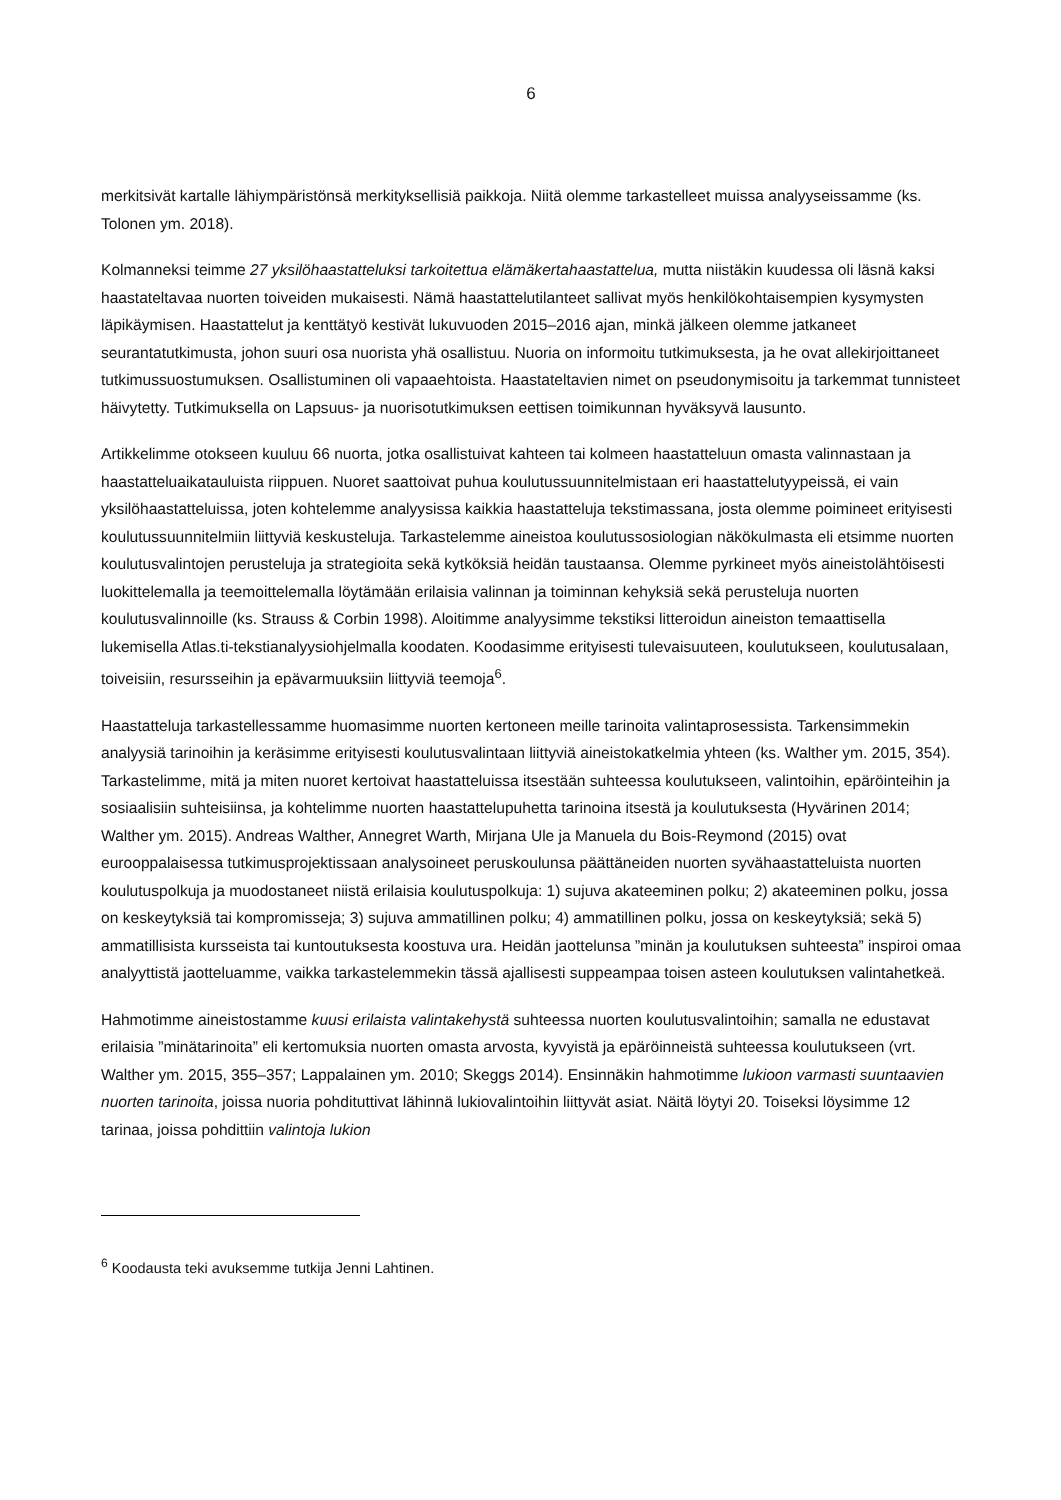6
merkitsivät kartalle lähiympäristönsä merkityksellisiä paikkoja. Niitä olemme tarkastelleet muissa analyyseissamme (ks. Tolonen ym. 2018).
Kolmanneksi teimme 27 yksilöhaastatteluksi tarkoitettua elämäkertahaastattelua, mutta niistäkin kuudessa oli läsnä kaksi haastateltavaa nuorten toiveiden mukaisesti. Nämä haastattelutilanteet sallivat myös henkilökohtaisempien kysymysten läpikäymisen. Haastattelut ja kenttätyö kestivät lukuvuoden 2015–2016 ajan, minkä jälkeen olemme jatkaneet seurantatutkimusta, johon suuri osa nuorista yhä osallistuu. Nuoria on informoitu tutkimuksesta, ja he ovat allekirjoittaneet tutkimussuostumuksen. Osallistuminen oli vapaaehtoista. Haastateltavien nimet on pseudonymisoitu ja tarkemmat tunnisteet häivytetty. Tutkimuksella on Lapsuus- ja nuorisotutkimuksen eettisen toimikunnan hyväksyvä lausunto.
Artikkelimme otokseen kuuluu 66 nuorta, jotka osallistuivat kahteen tai kolmeen haastatteluun omasta valinnastaan ja haastatteluaikatauluista riippuen. Nuoret saattoivat puhua koulutussuunnitelmistaan eri haastattelutyypeissä, ei vain yksilöhaastatteluissa, joten kohtelemme analyysissa kaikkia haastatteluja tekstimassana, josta olemme poimineet erityisesti koulutussuunnitelmiin liittyviä keskusteluja. Tarkastelemme aineistoa koulutussosiologian näkökulmasta eli etsimme nuorten koulutusvalintojen perusteluja ja strategioita sekä kytköksiä heidän taustaansa. Olemme pyrkineet myös aineistolähtöisesti luokittelemalla ja teemoittelemalla löytämään erilaisia valinnan ja toiminnan kehyksiä sekä perusteluja nuorten koulutusvalinnoille (ks. Strauss & Corbin 1998). Aloitimme analyysimme tekstiksi litteroidun aineiston temaattisella lukemisella Atlas.ti-tekstianalyysiohjelmalla koodaten. Koodasimme erityisesti tulevaisuuteen, koulutukseen, koulutusalaan, toiveisiin, resursseihin ja epävarmuuksiin liittyviä teemoja<sup>6</sup>.
Haastatteluja tarkastellessamme huomasimme nuorten kertoneen meille tarinoita valintaprosessista. Tarkensimmekin analyysiä tarinoihin ja keräsimme erityisesti koulutusvalintaan liittyviä aineistokatkelmia yhteen (ks. Walther ym. 2015, 354). Tarkastelimme, mitä ja miten nuoret kertoivat haastatteluissa itsestään suhteessa koulutukseen, valintoihin, epäröinteihin ja sosiaalisiin suhteisiinsa, ja kohtelimme nuorten haastattelupuhetta tarinoina itsestä ja koulutuksesta (Hyvärinen 2014; Walther ym. 2015). Andreas Walther, Annegret Warth, Mirjana Ule ja Manuela du Bois-Reymond (2015) ovat eurooppalaisessa tutkimusprojektissaan analysoineet peruskoulunsa päättäneiden nuorten syvähaastatteluista nuorten koulutuspolkuja ja muodostaneet niistä erilaisia koulutuspolkuja: 1) sujuva akateeminen polku; 2) akateeminen polku, jossa on keskeytyksiä tai kompromisseja; 3) sujuva ammatillinen polku; 4) ammatillinen polku, jossa on keskeytyksiä; sekä 5) ammatillisista kursseista tai kuntoutuksesta koostuva ura. Heidän jaottelunsa ”minän ja koulutuksen suhteesta” inspiroi omaa analyyttistä jaotteluamme, vaikka tarkastelemmekin tässä ajallisesti suppeampaa toisen asteen koulutuksen valintahetkeä.
Hahmotimme aineistostamme kuusi erilaista valintakehystä suhteessa nuorten koulutusvalintoihin; samalla ne edustavat erilaisia ”minätarinoita” eli kertomuksia nuorten omasta arvosta, kyvyistä ja epäröinneistä suhteessa koulutukseen (vrt. Walther ym. 2015, 355–357; Lappalainen ym. 2010; Skeggs 2014). Ensinnäkin hahmotimme lukioon varmasti suuntaavien nuorten tarinoita, joissa nuoria pohdituttivat lähinnä lukiovalintoihin liittyvät asiat. Näitä löytyi 20. Toiseksi löysimme 12 tarinaa, joissa pohdittiin valintoja lukion
<sup>6</sup> Koodausta teki avuksemme tutkija Jenni Lahtinen.